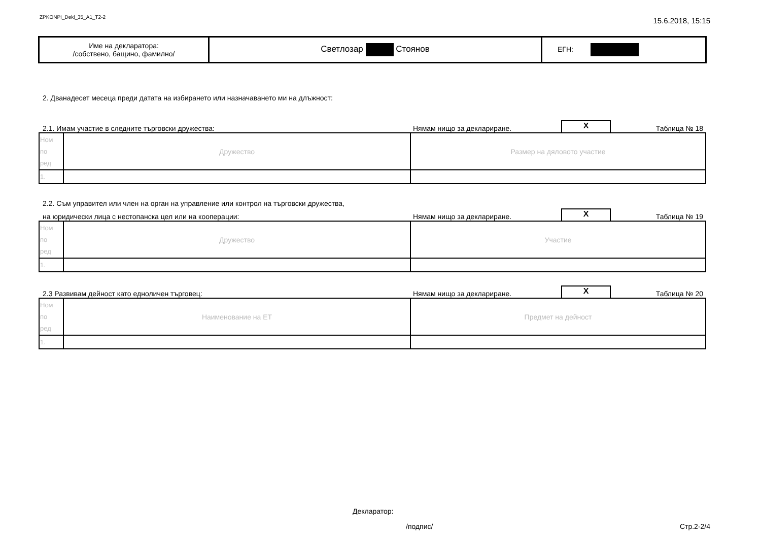ZPKONPI_Dekl_35_A1_T2-2 15.6.2018, 15:15
| Име на декларатора: /собствено, бащино, фамилно/ | Светлозар Стоянов | ЕГН: |
2. Дванадесет месеца преди датата на избирането или назначаването ми на длъжност:
2.1. Имам участие в следните търговски дружества: Нямам нищо за деклариране. X Таблица № 18
| Ном по ред | Дружество | Размер на дяловото участие |
| 1. | | |
2.2. Съм управител или член на орган на управление или контрол на търговски дружества,
на юридически лица с нестопанска цел или на кооперации: Нямам нищо за деклариране. X Таблица № 19
| Ном по ред | Дружество | Участие |
| 1. | | |
2.3 Развивам дейност като едноличен търговец: Нямам нищо за деклариране. X Таблица № 20
| Ном по ред | Наименование на ЕТ | Предмет на дейност |
| 1. | | |
Декларатор:
/подпис/ Стр.2-2/4